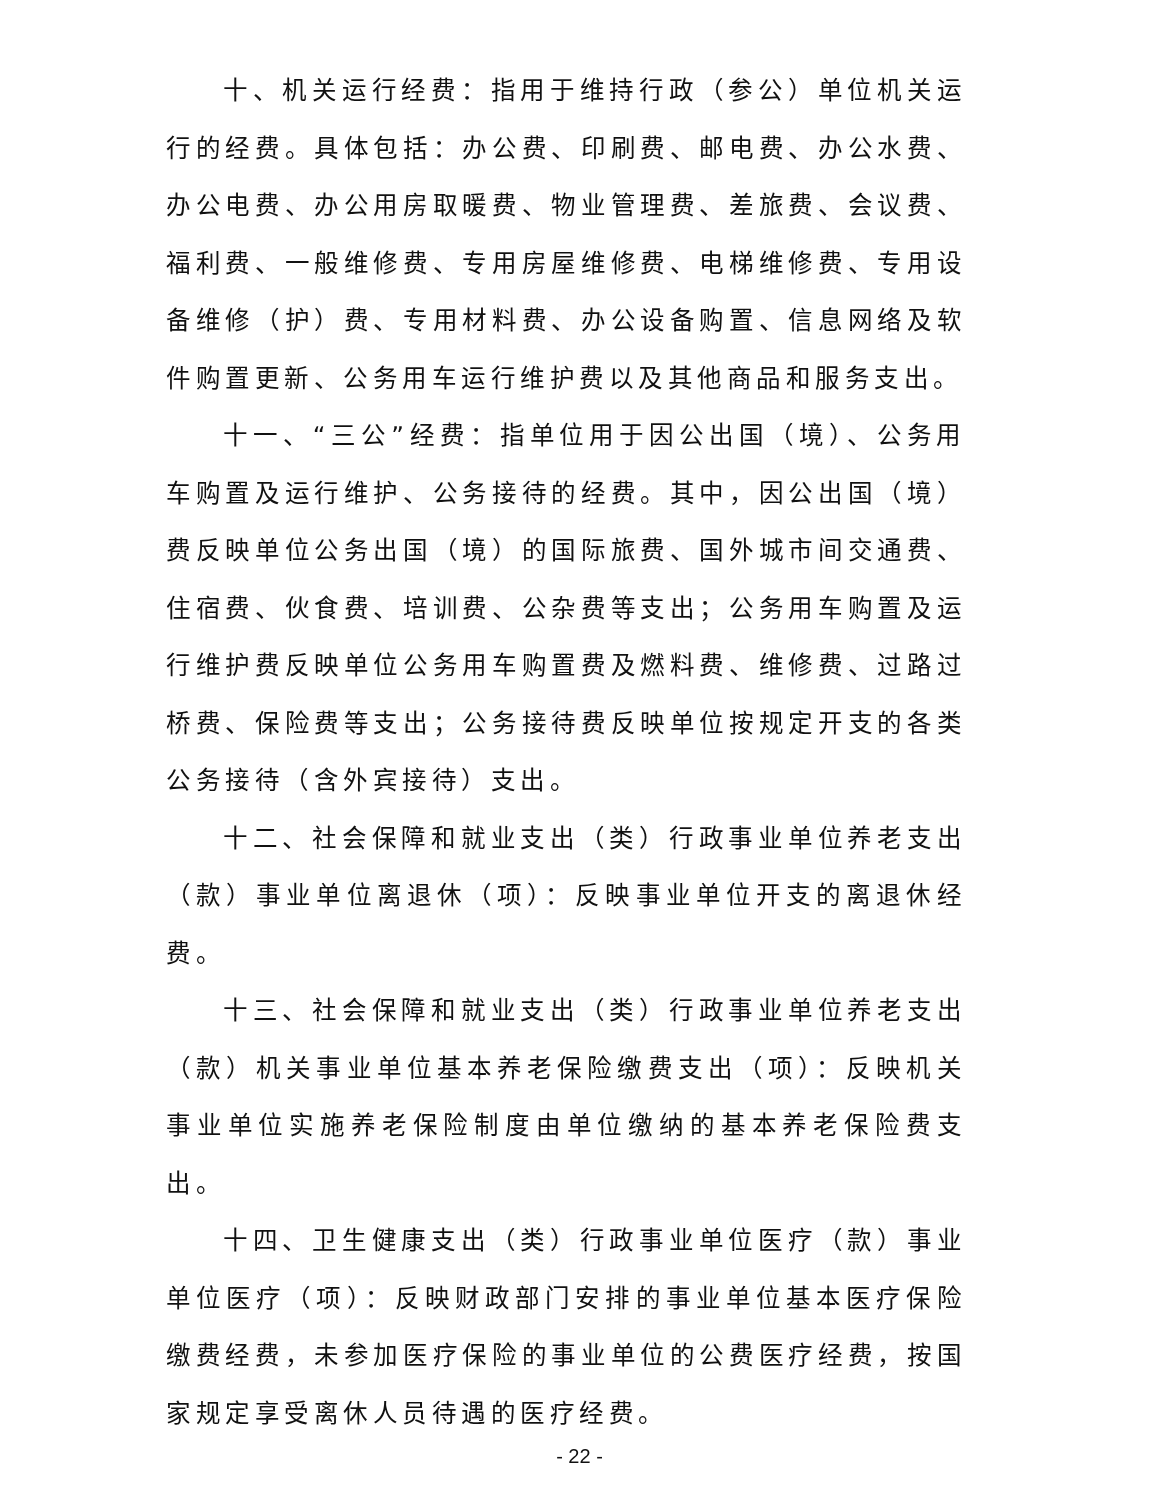十、机关运行经费：指用于维持行政（参公）单位机关运行的经费。具体包括：办公费、印刷费、邮电费、办公水费、办公电费、办公用房取暖费、物业管理费、差旅费、会议费、福利费、一般维修费、专用房屋维修费、电梯维修费、专用设备维修（护）费、专用材料费、办公设备购置、信息网络及软件购置更新、公务用车运行维护费以及其他商品和服务支出。
十一、“三公”经费：指单位用于因公出国（境）、公务用车购置及运行维护、公务接待的经费。其中，因公出国（境）费反映单位公务出国（境）的国际旅费、国外城市间交通费、住宿费、伙食费、培训费、公杂费等支出；公务用车购置及运行维护费反映单位公务用车购置费及燃料费、维修费、过路过桥费、保险费等支出；公务接待费反映单位按规定开支的各类公务接待（含外宾接待）支出。
十二、社会保障和就业支出（类）行政事业单位养老支出（款）事业单位离退休（项）：反映事业单位开支的离退休经费。
十三、社会保障和就业支出（类）行政事业单位养老支出（款）机关事业单位基本养老保险缴费支出（项）：反映机关事业单位实施养老保险制度由单位缴纳的基本养老保险费支出。
十四、卫生健康支出（类）行政事业单位医疗（款）事业单位医疗（项）：反映财政部门安排的事业单位基本医疗保险缴费经费，未参加医疗保险的事业单位的公费医疗经费，按国家规定享受离休人员待遇的医疗经费。
- 22 -